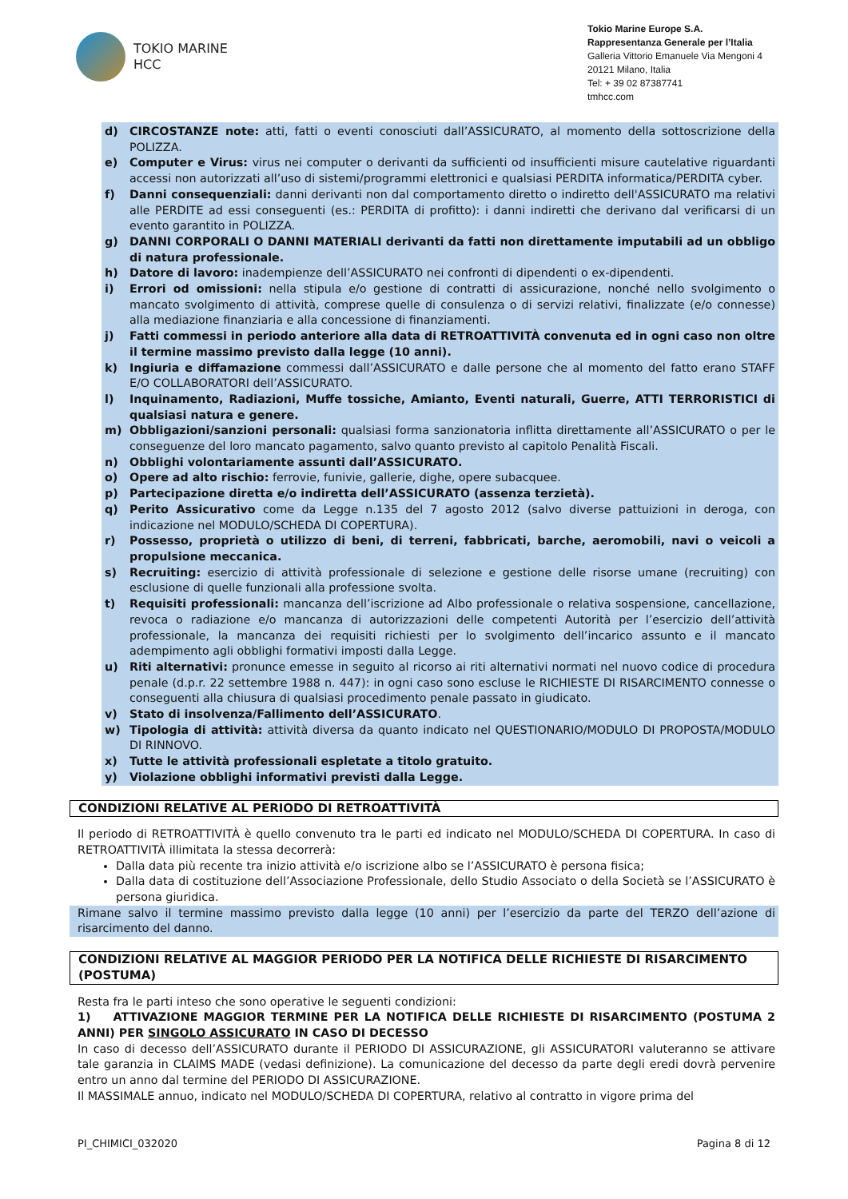TOKIO MARINE
HCC
Tokio Marine Europe S.A.
Rappresentanza Generale per l’Italia
Galleria Vittorio Emanuele Via Mengoni 4
20121 Milano, Italia
Tel: + 39 02 87387741
tmhcc.com
d) CIRCOSTANZE note: atti, fatti o eventi conosciuti dall’ASSICURATO, al momento della sottoscrizione della POLIZZA.
e) Computer e Virus: virus nei computer o derivanti da sufficienti od insufficienti misure cautelative riguardanti accessi non autorizzati all’uso di sistemi/programmi elettronici e qualsiasi PERDITA informatica/PERDITA cyber.
f) Danni consequenziali: danni derivanti non dal comportamento diretto o indiretto dell'ASSICURATO ma relativi alle PERDITE ad essi conseguenti (es.: PERDITA di profitto): i danni indiretti che derivano dal verificarsi di un evento garantito in POLIZZA.
g) DANNI CORPORALI O DANNI MATERIALI derivanti da fatti non direttamente imputabili ad un obbligo di natura professionale.
h) Datore di lavoro: inadempienze dell’ASSICURATO nei confronti di dipendenti o ex-dipendenti.
i) Errori od omissioni: nella stipula e/o gestione di contratti di assicurazione, nonché nello svolgimento o mancato svolgimento di attività, comprese quelle di consulenza o di servizi relativi, finalizzate (e/o connesse) alla mediazione finanziaria e alla concessione di finanziamenti.
j) Fatti commessi in periodo anteriore alla data di RETROATTIVITÀ convenuta ed in ogni caso non oltre il termine massimo previsto dalla legge (10 anni).
k) Ingiuria e diffamazione commessi dall’ASSICURATO e dalle persone che al momento del fatto erano STAFF E/O COLLABORATORI dell’ASSICURATO.
l) Inquinamento, Radiazioni, Muffe tossiche, Amianto, Eventi naturali, Guerre, ATTI TERRORISTICI di qualsiasi natura e genere.
m) Obbligazioni/sanzioni personali: qualsiasi forma sanzionatoria inflitta direttamente all’ASSICURATO o per le conseguenze del loro mancato pagamento, salvo quanto previsto al capitolo Penalità Fiscali.
n) Obblighi volontariamente assunti dall’ASSICURATO.
o) Opere ad alto rischio: ferrovie, funivie, gallerie, dighe, opere subacquee.
p) Partecipazione diretta e/o indiretta dell’ASSICURATO (assenza terzietà).
q) Perito Assicurativo come da Legge n.135 del 7 agosto 2012 (salvo diverse pattuizioni in deroga, con indicazione nel MODULO/SCHEDA DI COPERTURA).
r) Possesso, proprietà o utilizzo di beni, di terreni, fabbricati, barche, aeromobili, navi o veicoli a propulsione meccanica.
s) Recruiting: esercizio di attività professionale di selezione e gestione delle risorse umane (recruiting) con esclusione di quelle funzionali alla professione svolta.
t) Requisiti professionali: mancanza dell’iscrizione ad Albo professionale o relativa sospensione, cancellazione, revoca o radiazione e/o mancanza di autorizzazioni delle competenti Autorità per l’esercizio dell’attività professionale, la mancanza dei requisiti richiesti per lo svolgimento dell’incarico assunto e il mancato adempimento agli obblighi formativi imposti dalla Legge.
u) Riti alternativi: pronunce emesse in seguito al ricorso ai riti alternativi normati nel nuovo codice di procedura penale (d.p.r. 22 settembre 1988 n. 447): in ogni caso sono escluse le RICHIESTE DI RISARCIMENTO connesse o conseguenti alla chiusura di qualsiasi procedimento penale passato in giudicato.
v) Stato di insolvenza/Fallimento dell’ASSICURATO.
w) Tipologia di attività: attività diversa da quanto indicato nel QUESTIONARIO/MODULO DI PROPOSTA/MODULO DI RINNOVO.
x) Tutte le attività professionali espletate a titolo gratuito.
y) Violazione obblighi informativi previsti dalla Legge.
CONDIZIONI RELATIVE AL PERIODO DI RETROATTIVITÀ
Il periodo di RETROATTIVITÀ è quello convenuto tra le parti ed indicato nel MODULO/SCHEDA DI COPERTURA. In caso di RETROATTIVITÀ illimitata la stessa decorrerà:
Dalla data più recente tra inizio attività e/o iscrizione albo se l’ASSICURATO è persona fisica;
Dalla data di costituzione dell’Associazione Professionale, dello Studio Associato o della Società se l’ASSICURATO è persona giuridica.
Rimane salvo il termine massimo previsto dalla legge (10 anni) per l’esercizio da parte del TERZO dell’azione di risarcimento del danno.
CONDIZIONI RELATIVE AL MAGGIOR PERIODO PER LA NOTIFICA DELLE RICHIESTE DI RISARCIMENTO (POSTUMA)
Resta fra le parti inteso che sono operative le seguenti condizioni:
1) ATTIVAZIONE MAGGIOR TERMINE PER LA NOTIFICA DELLE RICHIESTE DI RISARCIMENTO (POSTUMA 2 ANNI) PER SINGOLO ASSICURATO IN CASO DI DECESSO
In caso di decesso dell’ASSICURATO durante il PERIODO DI ASSICURAZIONE, gli ASSICURATORI valuteranno se attivare tale garanzia in CLAIMS MADE (vedasi definizione). La comunicazione del decesso da parte degli eredi dovrà pervenire entro un anno dal termine del PERIODO DI ASSICURAZIONE.
Il MASSIMALE annuo, indicato nel MODULO/SCHEDA DI COPERTURA, relativo al contratto in vigore prima del
PI_CHIMICI_032020 Pagina 8 di 12